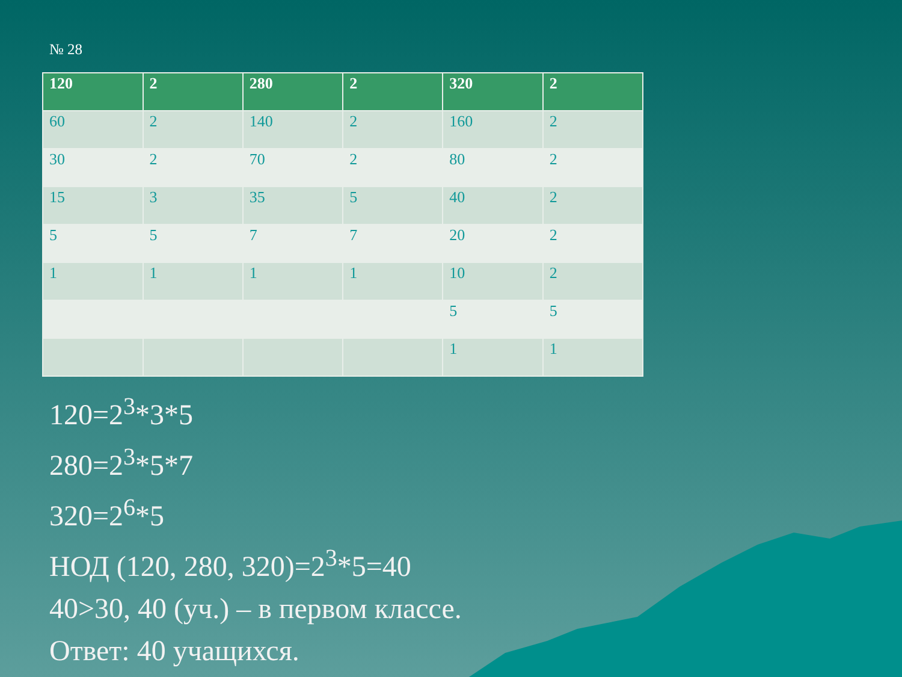№ 28
| 120 | 2 | 280 | 2 | 320 | 2 |
| 60 | 2 | 140 | 2 | 160 | 2 |
| 30 | 2 | 70 | 2 | 80 | 2 |
| 15 | 3 | 35 | 5 | 40 | 2 |
| 5 | 5 | 7 | 7 | 20 | 2 |
| 1 | 1 | 1 | 1 | 10 | 2 |
| | | | | 5 | 5 |
| | | | | 1 | 1 |
120=2<sup>3</sup>*3*5
280=2<sup>3</sup>*5*7
320=2<sup>6</sup>*5
НОД (120, 280, 320)=2<sup>3</sup>*5=40
40>30, 40 (уч.) – в первом классе.
Ответ: 40 учащихся.